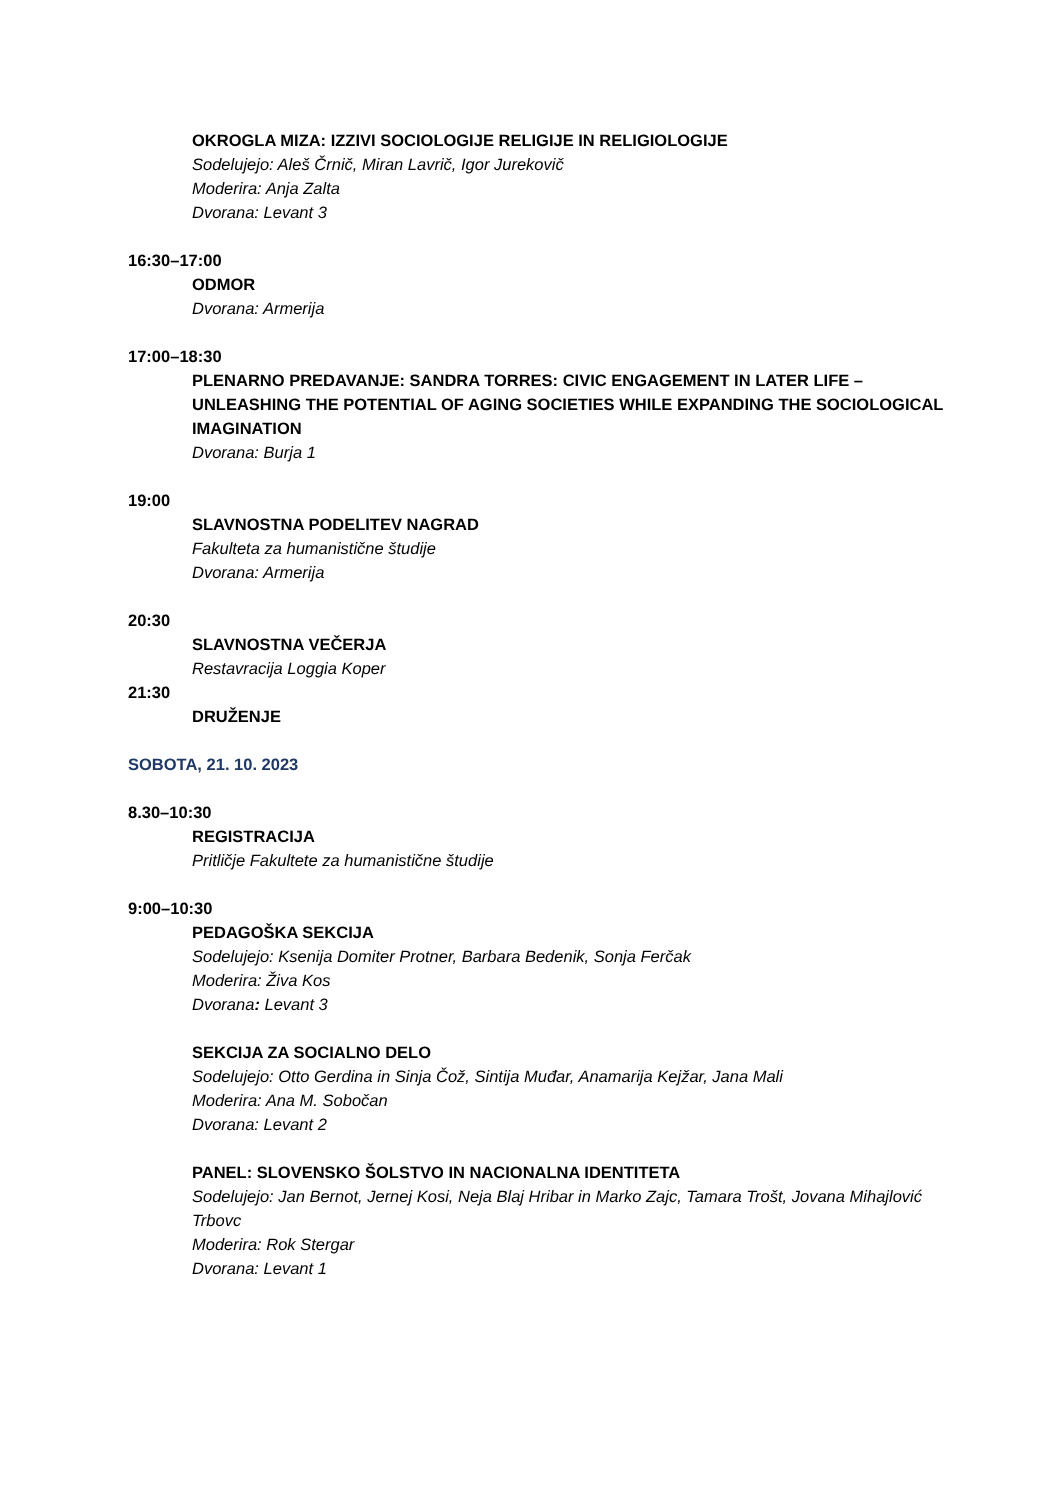OKROGLA MIZA: IZZIVI SOCIOLOGIJE RELIGIJE IN RELIGIOLOGIJE
Sodelujejo: Aleš Črnič, Miran Lavrič, Igor Jurekovič
Moderira: Anja Zalta
Dvorana: Levant 3
16:30–17:00
ODMOR
Dvorana: Armerija
17:00–18:30
PLENARNO PREDAVANJE: SANDRA TORRES: CIVIC ENGAGEMENT IN LATER LIFE – UNLEASHING THE POTENTIAL OF AGING SOCIETIES WHILE EXPANDING THE SOCIOLOGICAL IMAGINATION
Dvorana: Burja 1
19:00
SLAVNOSTNA PODELITEV NAGRAD
Fakulteta za humanistične študije
Dvorana: Armerija
20:30
SLAVNOSTNA VEČERJA
Restavracija Loggia Koper
21:30
DRUŽENJE
SOBOTA, 21. 10. 2023
8.30–10:30
REGISTRACIJA
Pritličje Fakultete za humanistične študije
9:00–10:30
PEDAGOŠKA SEKCIJA
Sodelujejo: Ksenija Domiter Protner, Barbara Bedenik, Sonja Ferčak
Moderira: Živa Kos
Dvorana: Levant 3
SEKCIJA ZA SOCIALNO DELO
Sodelujejo: Otto Gerdina in Sinja Čož, Sintija Muđar, Anamarija Kejžar, Jana Mali
Moderira: Ana M. Sobočan
Dvorana: Levant 2
PANEL: SLOVENSKO ŠOLSTVO IN NACIONALNA IDENTITETA
Sodelujejo: Jan Bernot, Jernej Kosi, Neja Blaj Hribar in Marko Zajc, Tamara Trošt, Jovana Mihajlović Trbovc
Moderira: Rok Stergar
Dvorana: Levant 1